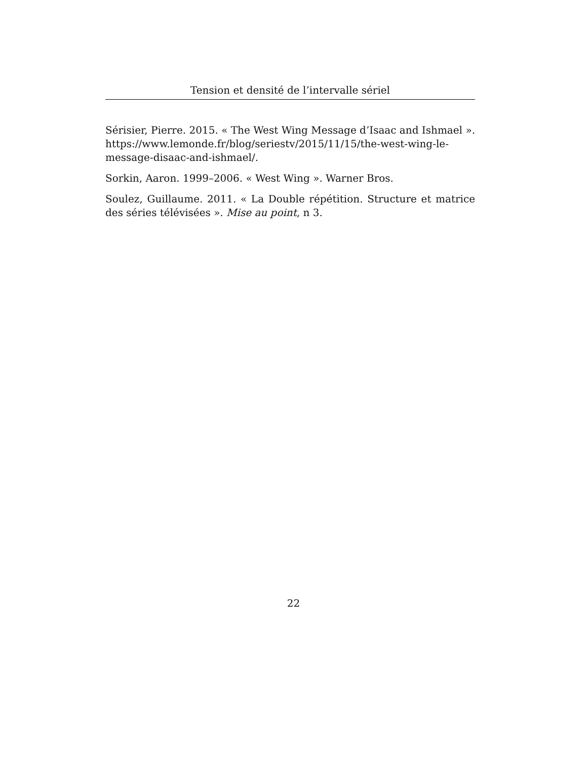Tension et densité de l’intervalle sériel
Sérisier, Pierre. 2015. « The West Wing Message d’Isaac and Ishmael ». https://www.lemonde.fr/blog/seriestv/2015/11/15/the-west-wing-le-message-disaac-and-ishmael/.
Sorkin, Aaron. 1999–2006. « West Wing ». Warner Bros.
Soulez, Guillaume. 2011. « La Double répétition. Structure et matrice des séries télévisées ». Mise au point, n 3.
22